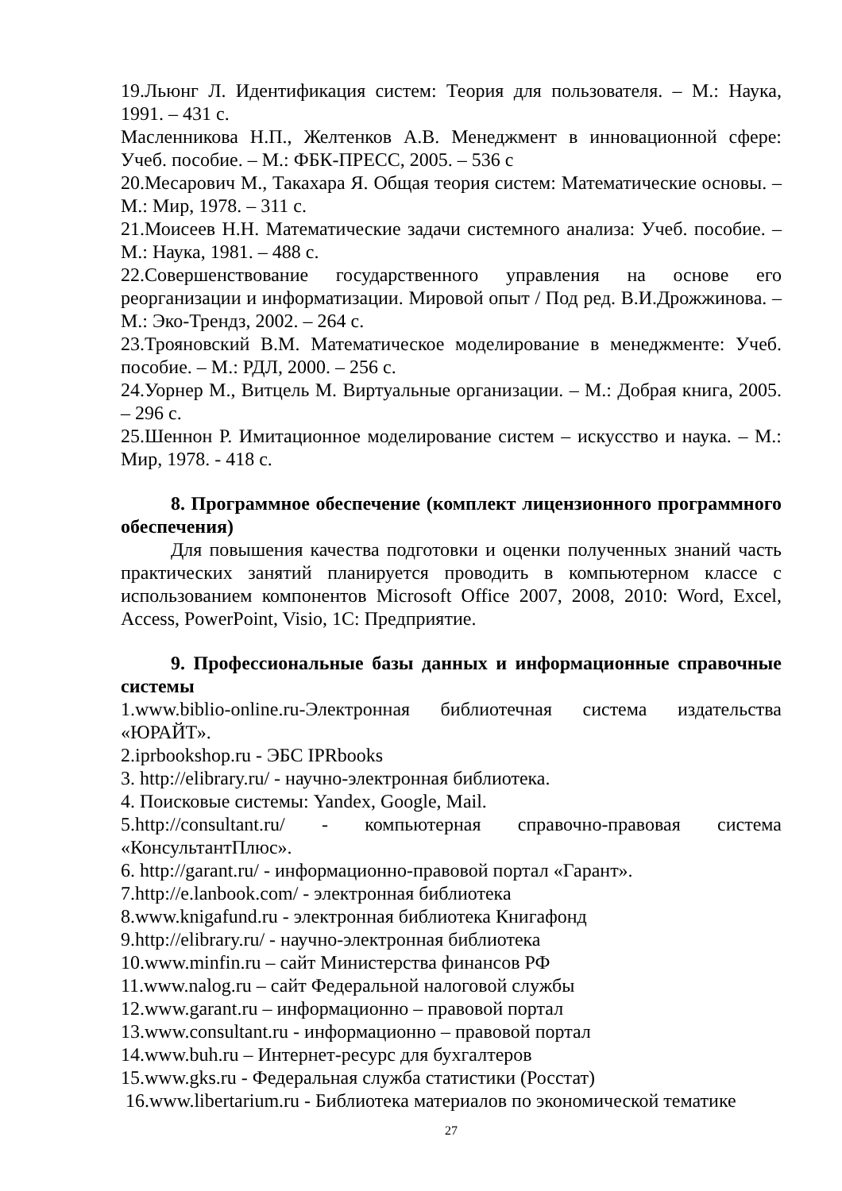19.Льюнг Л. Идентификация систем: Теория для пользователя. – М.: Наука, 1991. – 431 с.
Масленникова Н.П., Желтенков А.В. Менеджмент в инновационной сфере: Учеб. пособие. – М.: ФБК-ПРЕСС, 2005. – 536 с
20.Месарович М., Такахара Я. Общая теория систем: Математические основы. – М.: Мир, 1978. – 311 с.
21.Моисеев Н.Н. Математические задачи системного анализа: Учеб. пособие. – М.: Наука, 1981. – 488 с.
22.Совершенствование государственного управления на основе его реорганизации и информатизации. Мировой опыт / Под ред. В.И.Дрожжинова. – М.: Эко-Трендз, 2002. – 264 с.
23.Трояновский В.М. Математическое моделирование в менеджменте: Учеб. пособие. – М.: РДЛ, 2000. – 256 с.
24.Уорнер М., Витцель М. Виртуальные организации. – М.: Добрая книга, 2005. – 296 с.
25.Шеннон Р. Имитационное моделирование систем – искусство и наука. – М.: Мир, 1978. - 418 с.
8. Программное обеспечение (комплект лицензионного программного обеспечения)
Для повышения качества подготовки и оценки полученных знаний часть практических занятий планируется проводить в компьютерном классе с использованием компонентов Microsoft Office 2007, 2008, 2010: Word, Excel, Access, PowerPoint, Visio, 1С: Предприятие.
9. Профессиональные базы данных и информационные справочные системы
1.www.biblio-online.ru-Электронная библиотечная система издательства «ЮРАЙТ».
2.iprbookshop.ru - ЭБС IPRbooks
3. http://elibrary.ru/ - научно-электронная библиотека.
4. Поисковые системы: Yandex, Google, Mail.
5.http://consultant.ru/ - компьютерная справочно-правовая система «КонсультантПлюс».
6. http://garant.ru/ - информационно-правовой портал «Гарант».
7.http://e.lanbook.com/ - электронная библиотека
8.www.knigafund.ru - электронная библиотека Книгафонд
9.http://elibrary.ru/ - научно-электронная библиотека
10.www.minfin.ru – сайт Министерства финансов РФ
11.www.nalog.ru – сайт Федеральной налоговой службы
12.www.garant.ru – информационно – правовой портал
13.www.consultant.ru - информационно – правовой портал
14.www.buh.ru – Интернет-ресурс для бухгалтеров
15.www.gks.ru - Федеральная служба статистики (Росстат)
16.www.libertarium.ru - Библиотека материалов по экономической тематике
27